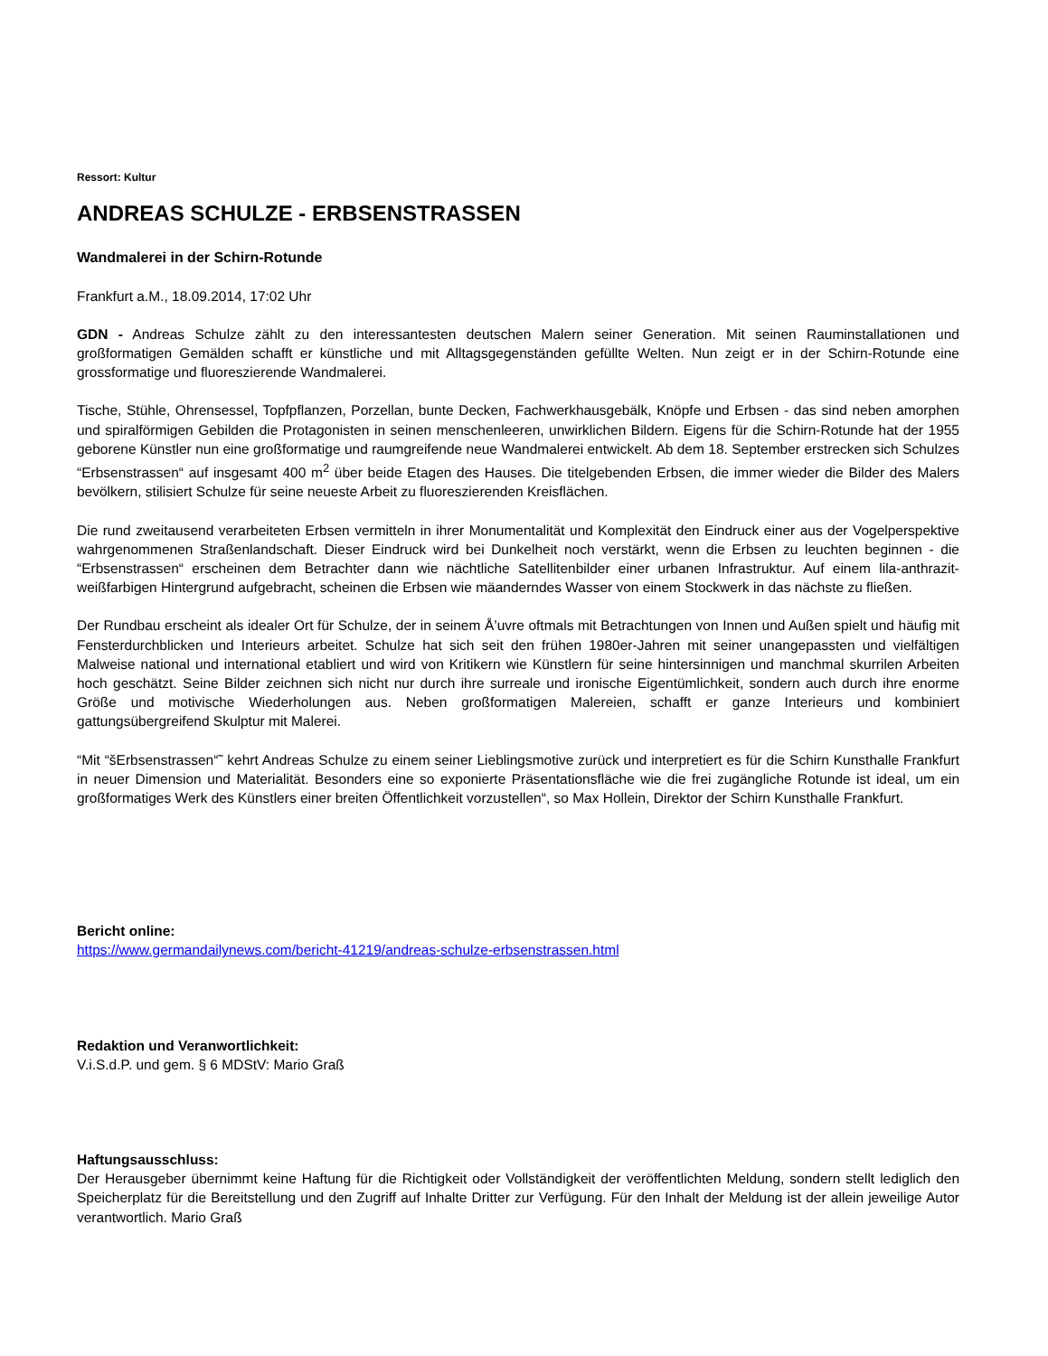Ressort: Kultur
ANDREAS SCHULZE - ERBSENSTRASSEN
Wandmalerei in der Schirn-Rotunde
Frankfurt a.M., 18.09.2014, 17:02 Uhr
GDN - Andreas Schulze zählt zu den interessantesten deutschen Malern seiner Generation. Mit seinen Rauminstallationen und großformatigen Gemälden schafft er künstliche und mit Alltagsgegenständen gefüllte Welten. Nun zeigt er in der Schirn-Rotunde eine grossformatige und fluoreszierende Wandmalerei.
Tische, Stühle, Ohrensessel, Topfpflanzen, Porzellan, bunte Decken, Fachwerkhausgebälk, Knöpfe und Erbsen - das sind neben amorphen und spiralförmigen Gebilden die Protagonisten in seinen menschenleeren, unwirklichen Bildern. Eigens für die Schirn-Rotunde hat der 1955 geborene Künstler nun eine großformatige und raumgreifende neue Wandmalerei entwickelt. Ab dem 18. September erstrecken sich Schulzes “Erbsenstrassen“ auf insgesamt 400 m<sup>2</sup> über beide Etagen des Hauses. Die titelgebenden Erbsen, die immer wieder die Bilder des Malers bevölkern, stilisiert Schulze für seine neueste Arbeit zu fluoreszierenden Kreisflächen.
Die rund zweitausend verarbeiteten Erbsen vermitteln in ihrer Monumentalität und Komplexität den Eindruck einer aus der Vogelperspektive wahrgenommenen Straßenlandschaft. Dieser Eindruck wird bei Dunkelheit noch verstärkt, wenn die Erbsen zu leuchten beginnen - die “Erbsenstrassen“ erscheinen dem Betrachter dann wie nächtliche Satellitenbilder einer urbanen Infrastruktur. Auf einem lila-anthrazit-weißfarbigen Hintergrund aufgebracht, scheinen die Erbsen wie mäanderndes Wasser von einem Stockwerk in das nächste zu fließen.
Der Rundbau erscheint als idealer Ort für Schulze, der in seinem Å’uvre oftmals mit Betrachtungen von Innen und Außen spielt und häufig mit Fensterdurchblicken und Interieurs arbeitet. Schulze hat sich seit den frühen 1980er-Jahren mit seiner unangepassten und vielfältigen Malweise national und international etabliert und wird von Kritikern wie Künstlern für seine hintersinnigen und manchmal skurrilen Arbeiten hoch geschätzt. Seine Bilder zeichnen sich nicht nur durch ihre surreale und ironische Eigentümlichkeit, sondern auch durch ihre enorme Größe und motivische Wiederholungen aus. Neben großformatigen Malereien, schafft er ganze Interieurs und kombiniert gattungsübergreifend Skulptur mit Malerei.
“Mit “šErbsenstrassen“˜ kehrt Andreas Schulze zu einem seiner Lieblingsmotive zurück und interpretiert es für die Schirn Kunsthalle Frankfurt in neuer Dimension und Materialität. Besonders eine so exponierte Präsentationsfläche wie die frei zugängliche Rotunde ist ideal, um ein großformatiges Werk des Künstlers einer breiten Öffentlichkeit vorzustellen“, so Max Hollein, Direktor der Schirn Kunsthalle Frankfurt.
Bericht online:
https://www.germandailynews.com/bericht-41219/andreas-schulze-erbsenstrassen.html
Redaktion und Veranwortlichkeit:
V.i.S.d.P. und gem. § 6 MDStV: Mario Graß
Haftungsausschluss:
Der Herausgeber übernimmt keine Haftung für die Richtigkeit oder Vollständigkeit der veröffentlichten Meldung, sondern stellt lediglich den Speicherplatz für die Bereitstellung und den Zugriff auf Inhalte Dritter zur Verfügung. Für den Inhalt der Meldung ist der allein jeweilige Autor verantwortlich. Mario Graß